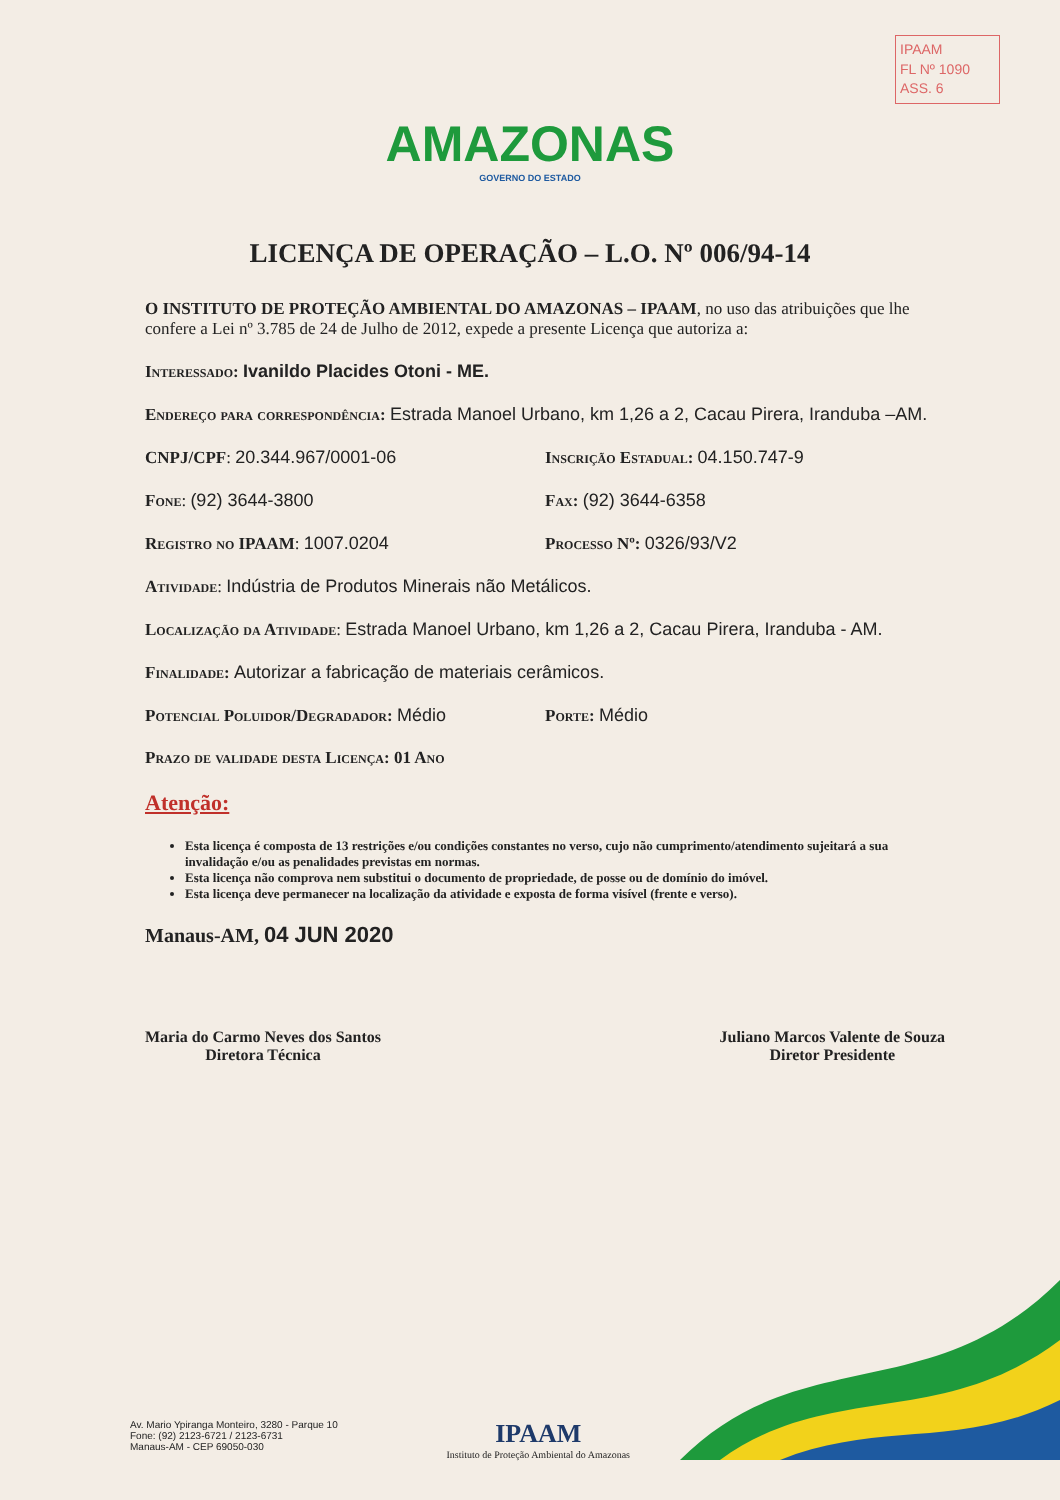IPAAM
FL Nº 1090
ASS. 6
AMAZONAS
GOVERNO DO ESTADO
LICENÇA DE OPERAÇÃO – L.O. Nº 006/94-14
O INSTITUTO DE PROTEÇÃO AMBIENTAL DO AMAZONAS – IPAAM, no uso das atribuições que lhe confere a Lei nº 3.785 de 24 de Julho de 2012, expede a presente Licença que autoriza a:
Interessado: Ivanildo Placides Otoni - ME.
Endereço para correspondência: Estrada Manoel Urbano, km 1,26 a 2, Cacau Pirera, Iranduba –AM.
CNPJ/CPF: 20.344.967/0001-06 Inscrição Estadual: 04.150.747-9
Fone: (92) 3644-3800 Fax: (92) 3644-6358
Registro no IPAAM: 1007.0204 Processo Nº: 0326/93/V2
Atividade: Indústria de Produtos Minerais não Metálicos.
Localização da Atividade: Estrada Manoel Urbano, km 1,26 a 2, Cacau Pirera, Iranduba - AM.
Finalidade: Autorizar a fabricação de materiais cerâmicos.
Potencial Poluidor/Degradador: Médio
Porte: Médio
Prazo de validade desta Licença: 01 Ano
Atenção:
Esta licença é composta de 13 restrições e/ou condições constantes no verso, cujo não cumprimento/atendimento sujeitará a sua invalidação e/ou as penalidades previstas em normas.
Esta licença não comprova nem substitui o documento de propriedade, de posse ou de domínio do imóvel.
Esta licença deve permanecer na localização da atividade e exposta de forma visível (frente e verso).
Manaus-AM, 04 JUN 2020
Maria do Carmo Neves dos Santos
Diretora Técnica
Juliano Marcos Valente de Souza
Diretor Presidente
Av. Mario Ypiranga Monteiro, 3280 - Parque 10
Fone: (92) 2123-6721 / 2123-6731
Manaus-AM - CEP 69050-030
IPAAM
Instituto de Proteção Ambiental do Amazonas